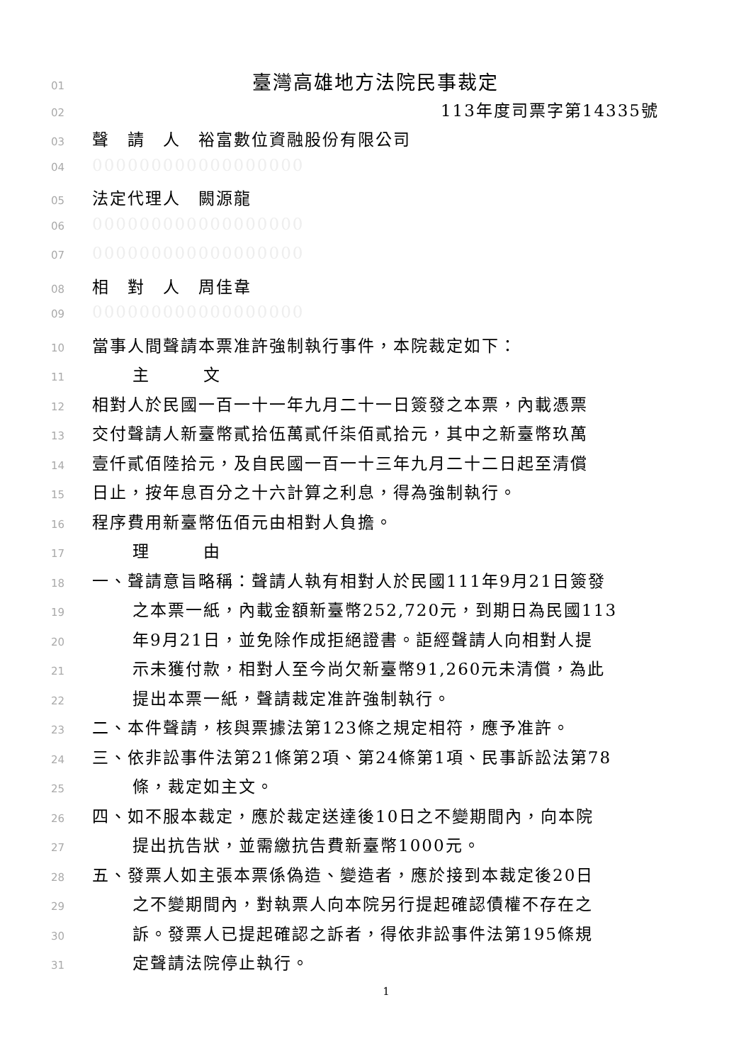01 臺灣高雄地方法院民事裁定
02 113年度司票字第14335號
03 聲　請　人　裕富數位資融股份有限公司
04 000000000000000000
05 法定代理人　闕源龍
06 000000000000000000
07 000000000000000000
08 相　對　人　周佳韋
09 000000000000000000
10 當事人間聲請本票准許強制執行事件，本院裁定如下：
11 主　　　文
12 相對人於民國一百一十一年九月二十一日簽發之本票，內載憑票
13 交付聲請人新臺幣貳拾伍萬貳仟柒佰貳拾元，其中之新臺幣玖萬
14 壹仟貳佰陸拾元，及自民國一百一十三年九月二十二日起至清償
15 日止，按年息百分之十六計算之利息，得為強制執行。
16 程序費用新臺幣伍佰元由相對人負擔。
17 理　　　由
18 一、聲請意旨略稱：聲請人執有相對人於民國111年9月21日簽發
19 之本票一紙，內載金額新臺幣252,720元，到期日為民國113
20 年9月21日，並免除作成拒絕證書。詎經聲請人向相對人提
21 示未獲付款，相對人至今尚欠新臺幣91,260元未清償，為此
22 提出本票一紙，聲請裁定准許強制執行。
23 二、本件聲請，核與票據法第123條之規定相符，應予准許。
24 三、依非訟事件法第21條第2項、第24條第1項、民事訴訟法第78
25 條，裁定如主文。
26 四、如不服本裁定，應於裁定送達後10日之不變期間內，向本院
27 提出抗告狀，並需繳抗告費新臺幣1000元。
28 五、發票人如主張本票係偽造、變造者，應於接到本裁定後20日
29 之不變期間內，對執票人向本院另行提起確認債權不存在之
30 訴。發票人已提起確認之訴者，得依非訟事件法第195條規
31 定聲請法院停止執行。
1